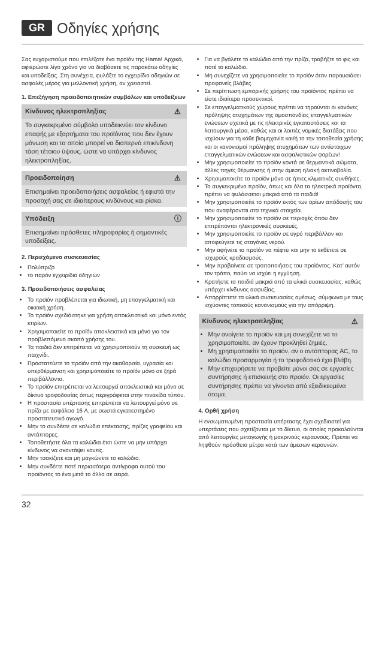GR Οδηγίες χρήσης
Σας ευχαριστούμε που επιλέξατε ένα προϊόν της Hama! Αρχικά, αφιερώστε λίγο χρόνο για να διαβάσετε τις παρακάτω οδηγίες και υποδείξεις. Στη συνέχεια, φυλάξτε το εγχειρίδιο οδηγιών σε ασφαλές μέρος για μελλοντική χρήση, αν χρειαστεί.
1. Επεξήγηση προειδοποιητικών συμβόλων και υποδείξεων
Κίνδυνος ηλεκτροπληξίας ⚠
Το συγκεκριμένο σύμβολο υποδεικνύει τον κίνδυνο επαφής με εξαρτήματα του προϊόντος που δεν έχουν μόνωση και τα οποία μπορεί να διαπερνά επικίνδυνη τάση τέτοιου ύψους, ώστε να υπάρχει κίνδυνος ηλεκτροπληξίας.
Προειδοποίηση ⚠
Επισημαίνει προειδοποιήσεις ασφαλείας ή εφιστά την προσοχή σας σε ιδιαίτερους κινδύνους και ρίσκα.
Υπόδειξη ⓘ
Επισημαίνει πρόσθετες πληροφορίες ή σημαντικές υποδείξεις.
2. Περιεχόμενο συσκευασίας
Πολύπριζο
το παρόν εγχειρίδιο οδηγιών
3. Προειδοποιήσεις ασφαλείας
Το προϊόν προβλέπεται για ιδιωτική, μη επαγγελματική και οικιακή χρήση.
Το προϊόν σχεδιάστηκε για χρήση αποκλειστικά και μόνο εντός κτιρίων.
Χρησιμοποιείτε το προϊόν αποκλειστικά και μόνο για τον προβλεπόμενο σκοπό χρήσης του.
Τα παιδιά δεν επιτρέπεται να χρησιμοποιούν τη συσκευή ως παιχνίδι.
Προστατεύετε το προϊόν από την ακαθαρσία, υγρασία και υπερθέρμανση και χρησιμοποιείτε το προϊόν μόνο σε ξηρά περιβάλλοντα.
Το προϊόν επιτρέπεται να λειτουργεί αποκλειστικά και μόνο σε δίκτυο τροφοδοσίας όπως περιγράφεται στην πινακίδα τύπου.
Η προστασία υπέρτασης επιτρέπεται να λειτουργεί μόνο σε πρίζα με ασφάλεια 16 A, με σωστά εγκατεστημένο προστατευτικό αγωγό.
Μην το συνδέετε σε καλώδια επέκτασης, πρίζες γραφείου και αντάπτορες.
Τοποθετήστε όλα τα καλώδια έτσι ώστε να μην υπάρχει κίνδυνος να σκοντάψει κανείς.
Μην τσακίζετε και μη μαγκώνετε το καλώδιο.
Μην συνδέετε ποτέ περισσότερα αντίγραφα αυτού του προϊόντος το ένα μετά το άλλο σε σειρά.
Για να βγάλετε το καλώδιο από την πρίζα, τραβήξτε το φις και ποτέ το καλώδιο.
Μη συνεχίζετε να χρησιμοποιείτε το προϊόν όταν παρουσιάσει προφανείς βλάβες.
Σε περίπτωση εμπορικής χρήσης του προϊόντος πρέπει να είστε ιδιαίτερα προσεκτικοί.
Σε επαγγελματικούς χώρους πρέπει να τηρούνται οι κανόνες πρόληψης ατυχημάτων της ομοσπονδίας επαγγελματικών ενώσεων σχετικά με τις ηλεκτρικές εγκαταστάσεις και τα λειτουργικά μέσα, καθώς και οι λοιπές νομικές διατάξεις που ισχύουν για τη κάθε βιομηχανία και/ή το την τοποθεσία χρήσης και οι κανονισμοί πρόληψης ατυχημάτων των αντίστοιχων επαγγελματικών ενώσεων και ασφαλιστικών φορέων!
Μην χρησιμοποιείτε το προϊόν κοντά σε θερμαντικά σώματα, άλλες πηγές θέρμανσης ή στην άμεση ηλιακή ακτινοβολία.
Χρησιμοποιείτε το προϊόν μόνο σε ήπιες κλιματικές συνθήκες.
Το συγκεκριμένο προϊόν, όπως και όλα τα ηλεκτρικά προϊόντα, πρέπει να φυλάσσεται μακριά από τα παιδιά!
Μην χρησιμοποιείτε το προϊόν εκτός των ορίων απόδοσής του που αναφέρονται στα τεχνικά στοιχεία.
Μην χρησιμοποιείτε το προϊόν σε περιοχές όπου δεν επιτρέπονται ηλεκτρονικές συσκευές.
Μην χρησιμοποιείτε το προϊόν σε υγρό περιβάλλον και αποφεύγετε τις σταγόνες νερού.
Μην αφήνετε το προϊόν να πέφτει και μην το εκθέτετε σε ισχυρούς κραδασμούς.
Μην προβαίνετε σε τροποποιήσεις του προϊόντος. Κατ’ αυτόν τον τρόπο, παύει να ισχύει η εγγύηση.
Κρατήστε τα παιδιά μακριά από τα υλικά συσκευασίας, καθώς υπάρχει κίνδυνος ασφυξίας.
Απορρίπτετε τα υλικά συσκευασίας αμέσως, σύμφωνα με τους ισχύοντες τοπικούς κανονισμούς για την απόρριψη.
Κίνδυνος ηλεκτροπληξίας ⚠
Μην ανοίγετε το προϊόν και μη συνεχίζετε να το χρησιμοποιείτε, αν έχουν προκληθεί ζημιές.
Μη χρησιμοποιείτε το προϊόν, αν ο αντάπτορας AC, το καλώδιο προσαρμογέα ή το τροφοδοτικό έχει βλάβη.
Μην επιχειρήσετε να προβείτε μόνοι σας σε εργασίες συντήρησης ή επισκευής στο προϊόν. Οι εργασίες συντήρησης πρέπει να γίνονται από εξειδικευμένα άτομα.
4. Ορθή χρήση
Η ενσωματωμένη προστασία υπέρτασης έχει σχεδιαστεί για υπερτάσεις που σχετίζονται με το δίκτυο, οι οποίες προκαλούνται από λειτουργίες μεταγωγής ή μακρινούς κεραυνούς. Πρέπει να ληφθούν πρόσθετα μέτρα κατά των άμεσων κεραυνών.
32